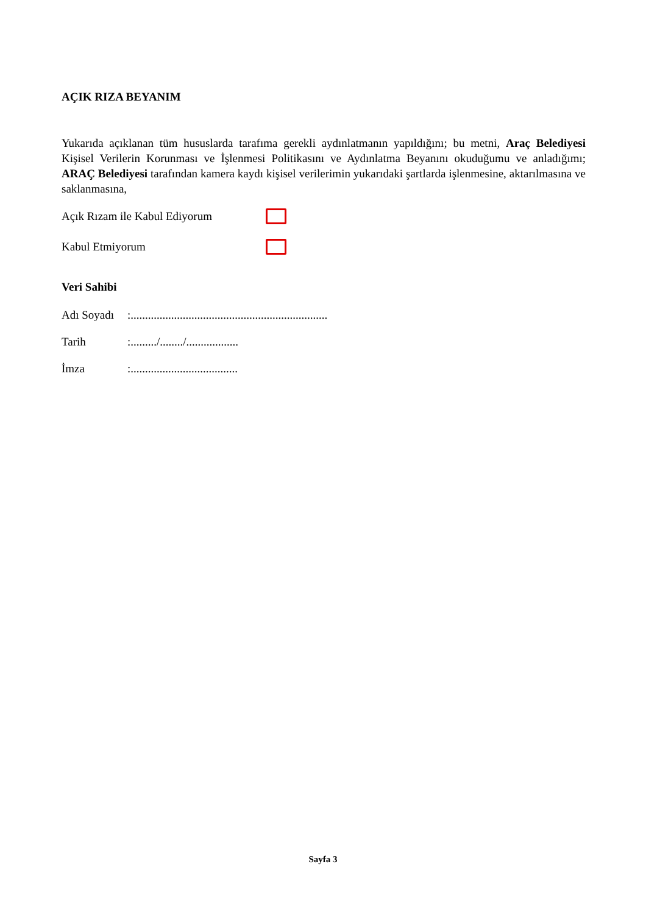AÇIK RIZA BEYANIM
Yukarıda açıklanan tüm hususlarda tarafıma gerekli aydınlatmanın yapıldığını; bu metni, Araç Belediyesi Kişisel Verilerin Korunması ve İşlenmesi Politikasını ve Aydınlatma Beyanını okuduğumu ve anladığımı; ARAÇ Belediyesi tarafından kamera kaydı kişisel verilerimin yukarıdaki şartlarda işlenmesine, aktarılmasına ve saklanmasına,
Açık Rızam ile Kabul Ediyorum
Kabul Etmiyorum
Veri Sahibi
Adı Soyadı:....................................................................
Tarih:........./......../..................
İmza:.....................................
Sayfa 3